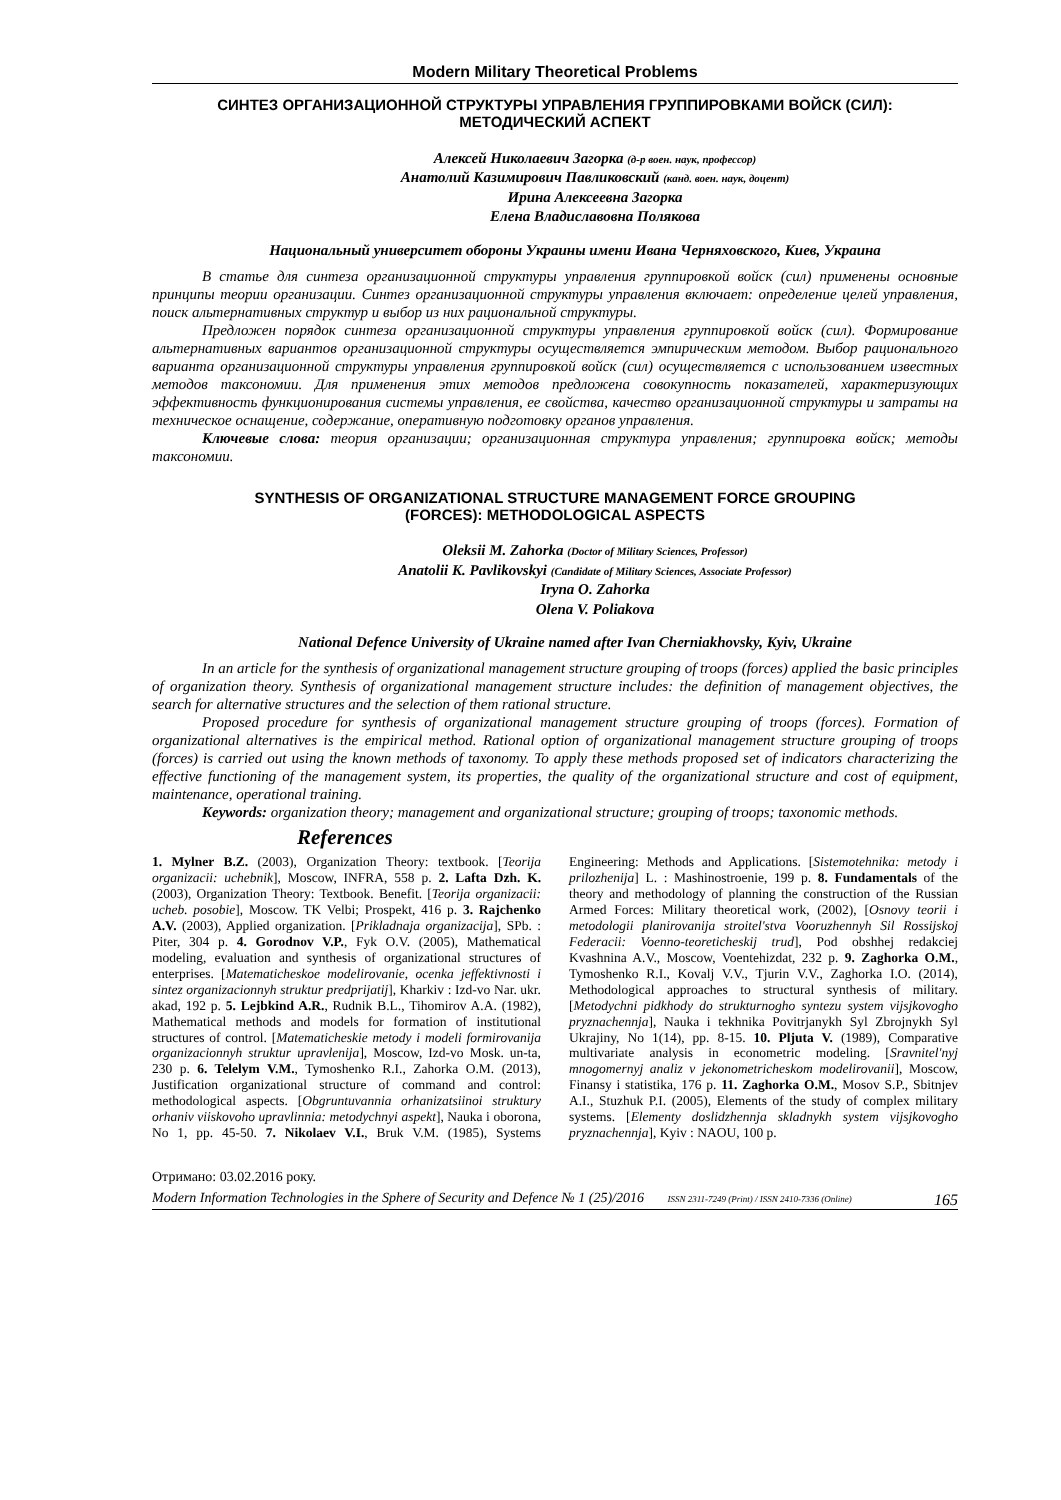Modern Military Theoretical Problems
СИНТЕЗ ОРГАНИЗАЦИОННОЙ СТРУКТУРЫ УПРАВЛЕНИЯ ГРУППИРОВКАМИ ВОЙСК (СИЛ):
МЕТОДИЧЕСКИЙ АСПЕКТ
Алексей Николаевич Загорка (д-р воен. наук, профессор)
Анатолий Казимирович Павликовский (канд. воен. наук, доцент)
Ирина Алексеевна Загорка
Елена Владиславовна Полякова
Национальный университет обороны Украины имени Ивана Черняховского, Киев, Украина
В статье для синтеза организационной структуры управления группировкой войск (сил) применены основные принципы теории организации. Синтез организационной структуры управления включает: определение целей управления, поиск альтернативных структур и выбор из них рациональной структуры.
Предложен порядок синтеза организационной структуры управления группировкой войск (сил). Формирование альтернативных вариантов организационной структуры осуществляется эмпирическим методом. Выбор рационального варианта организационной структуры управления группировкой войск (сил) осуществляется с использованием известных методов таксономии. Для применения этих методов предложена совокупность показателей, характеризующих эффективность функционирования системы управления, ее свойства, качество организационной структуры и затраты на техническое оснащение, содержание, оперативную подготовку органов управления.
Ключевые слова: теория организации; организационная структура управления; группировка войск; методы таксономии.
SYNTHESIS OF ORGANIZATIONAL STRUCTURE MANAGEMENT FORCE GROUPING
(FORCES): METHODOLOGICAL ASPECTS
Oleksii M. Zahorka (Doctor of Military Sciences, Professor)
Anatolii K. Pavlikovskyi (Candidate of Military Sciences, Associate Professor)
Iryna O. Zahorka
Olena V. Poliakova
National Defence University of Ukraine named after Ivan Cherniakhovsky, Kyiv, Ukraine
In an article for the synthesis of organizational management structure grouping of troops (forces) applied the basic principles of organization theory. Synthesis of organizational management structure includes: the definition of management objectives, the search for alternative structures and the selection of them rational structure.
Proposed procedure for synthesis of organizational management structure grouping of troops (forces). Formation of organizational alternatives is the empirical method. Rational option of organizational management structure grouping of troops (forces) is carried out using the known methods of taxonomy. To apply these methods proposed set of indicators characterizing the effective functioning of the management system, its properties, the quality of the organizational structure and cost of equipment, maintenance, operational training.
Keywords: organization theory; management and organizational structure; grouping of troops; taxonomic methods.
References
1. Mylner B.Z. (2003), Organization Theory: textbook. [Teorija organizacii: uchebnik], Moscow, INFRA, 558 p. 2. Lafta Dzh. K. (2003), Organization Theory: Textbook. Benefit. [Teorija organizacii: ucheb. posobie], Moscow. TK Velbi; Prospekt, 416 p. 3. Rajchenko A.V. (2003), Applied organization. [Prikladnaja organizacija], SPb. : Piter, 304 p. 4. Gorodnov V.P., Fyk O.V. (2005), Mathematical modeling, evaluation and synthesis of organizational structures of enterprises. [Matematicheskoe modelirovanie, ocenka jeffektivnosti i sintez organizacionnyh struktur predprijatij], Kharkiv : Izd-vo Nar. ukr. akad, 192 p. 5. Lejbkind A.R., Rudnik B.L., Tihomirov A.A. (1982), Mathematical methods and models for formation of institutional structures of control. [Matematicheskie metody i modeli formirovanija organizacionnyh struktur upravlenija], Moscow, Izd-vo Mosk. un-ta, 230 p. 6. Telelym V.M., Tymoshenko R.I., Zahorka O.M. (2013), Justification organizational structure of command and control: methodological aspects. [Obgruntuvannia orhanizatsiinoi struktury orhaniv viiskovoho upravlinnia: metodychnyi aspekt], Nauka i oborona, No 1, pp. 45-50. 7. Nikolaev V.I., Bruk V.M. (1985), Systems Engineering: Methods and Applications. [Sistemotehnika: metody i prilozhenija] L. : Mashinostroenie, 199 p. 8. Fundamentals of the theory and methodology of planning the construction of the Russian Armed Forces: Military theoretical work, (2002), [Osnovy teorii i metodologii planirovanija stroitel'stva Vooruzhennyh Sil Rossijskoj Federacii: Voenno-teoreticheskij trud], Pod obshhej redakciej Kvashnina A.V., Moscow, Voentehizdat, 232 p. 9. Zaghorka O.M., Tymoshenko R.I., Kovalj V.V., Tjurin V.V., Zaghorka I.O. (2014), Methodological approaches to structural synthesis of military. [Metodychni pidkhody do strukturnogho syntezu system vijsjkovogho pryznachennja], Nauka i tekhnika Povitrjanykh Syl Zbrojnykh Syl Ukrajiny, No 1(14), pp. 8-15. 10. Pljuta V. (1989), Comparative multivariate analysis in econometric modeling. [Sravnitel'nyj mnogomernyj analiz v jekonometricheskom modelirovanii], Moscow, Finansy i statistika, 176 p. 11. Zaghorka O.M., Mosov S.P., Sbitnjev A.I., Stuzhuk P.I. (2005), Elements of the study of complex military systems. [Elementy doslidzhennja skladnykh system vijsjkovogho pryznachennja], Kyiv : NAOU, 100 p.
Отримано: 03.02.2016 року.
Modern Information Technologies in the Sphere of Security and Defence № 1 (25)/2016 ISSN 2311-7249 (Print) / ISSN 2410-7336 (Online) 165